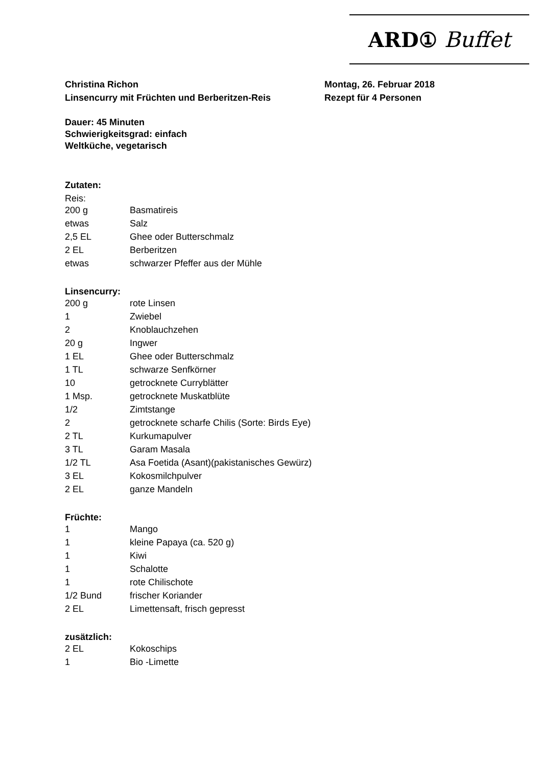ARD① Buffet
Christina Richon
Linsencurry mit Früchten und Berberitzen-Reis
Montag, 26. Februar 2018
Rezept für 4 Personen
Dauer: 45 Minuten
Schwierigkeitsgrad: einfach
Weltküche, vegetarisch
Zutaten:
Reis:
| 200 g | Basmatireis |
| etwas | Salz |
| 2,5 EL | Ghee oder Butterschmalz |
| 2 EL | Berberitzen |
| etwas | schwarzer Pfeffer aus der Mühle |
Linsencurry:
| 200 g | rote Linsen |
| 1 | Zwiebel |
| 2 | Knoblauchzehen |
| 20 g | Ingwer |
| 1 EL | Ghee oder Butterschmalz |
| 1 TL | schwarze Senfkörner |
| 10 | getrocknete Curryblätter |
| 1 Msp. | getrocknete Muskatblüte |
| 1/2 | Zimtstange |
| 2 | getrocknete scharfe Chilis (Sorte: Birds Eye) |
| 2 TL | Kurkumapulver |
| 3 TL | Garam Masala |
| 1/2 TL | Asa Foetida (Asant)(pakistanisches Gewürz) |
| 3 EL | Kokosmilchpulver |
| 2 EL | ganze Mandeln |
Früchte:
| 1 | Mango |
| 1 | kleine Papaya (ca. 520 g) |
| 1 | Kiwi |
| 1 | Schalotte |
| 1 | rote Chilischote |
| 1/2 Bund | frischer Koriander |
| 2 EL | Limettensaft, frisch gepresst |
zusätzlich:
| 2 EL | Kokoschips |
| 1 | Bio -Limette |